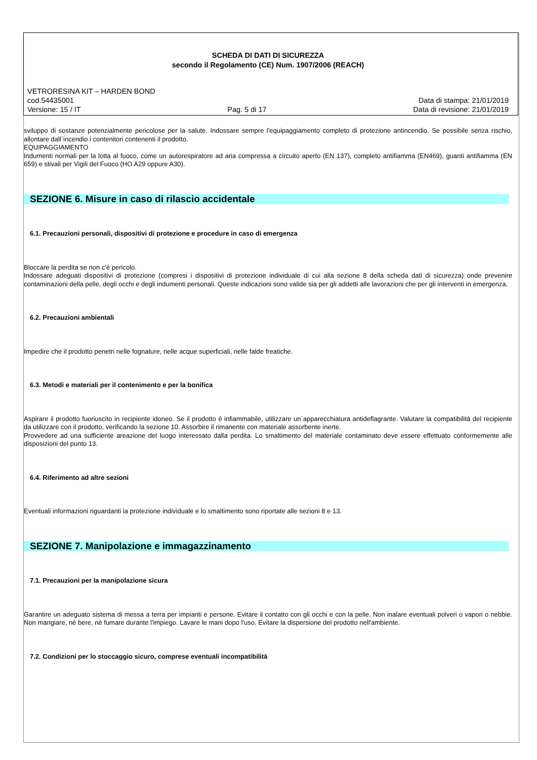SCHEDA DI DATI DI SICUREZZA
secondo il Regolamento (CE) Num. 1907/2006 (REACH)
VETRORESINA KIT – HARDEN BOND
cod.54435001 Data di stampa: 21/01/2019
Versione: 15 / IT Pag. 5 di 17 Data di revisione: 21/01/2019
sviluppo di sostanze potenzialmente pericolose per la salute. Indossare sempre l'equipaggiamento completo di protezione antincendio. Se possibile senza rischio, allontare dall`incendio i contenitori contenenti il prodotto.
EQUIPAGGIAMENTO
Indumenti normali per la lotta al fuoco, come un autorespiratore ad aria compressa a circuito aperto (EN 137), completo antifiamma (EN469), guanti antifiamma (EN 659) e stivali per Vigili del Fuoco (HO A29 oppure A30).
SEZIONE 6. Misure in caso di rilascio accidentale
6.1. Precauzioni personali, dispositivi di protezione e procedure in caso di emergenza
Bloccare la perdita se non c'è pericolo.
Indossare adeguati dispositivi di protezione (compresi i dispositivi di protezione individuale di cui alla sezione 8 della scheda dati di sicurezza) onde prevenire contaminazioni della pelle, degli occhi e degli indumenti personali. Queste indicazioni sono valide sia per gli addetti alle lavorazioni che per gli interventi in emergenza.
6.2. Precauzioni ambientali
Impedire che il prodotto penetri nelle fognature, nelle acque superficiali, nelle falde freatiche.
6.3. Metodi e materiali per il contenimento e per la bonifica
Aspirare il prodotto fuoriuscito in recipiente idoneo. Se il prodotto è infiammabile, utilizzare un`apparecchiatura antideflagrante. Valutare la compatibilità del recipiente da utilizzare con il prodotto, verificando la sezione 10. Assorbire il rimanente con materiale assorbente inerte.
Provvedere ad una sufficiente areazione del luogo interessato dalla perdita. Lo smaltimento del materiale contaminato deve essere effettuato conformemente alle disposizioni del punto 13.
6.4. Riferimento ad altre sezioni
Eventuali informazioni riguardanti la protezione individuale e lo smaltimento sono riportate alle sezioni 8 e 13.
SEZIONE 7. Manipolazione e immagazzinamento
7.1. Precauzioni per la manipolazione sicura
Garantire un adeguato sistema di messa a terra per impianti e persone. Evitare il contatto con gli occhi e con la pelle. Non inalare eventuali polveri o vapori o nebbie. Non mangiare, nè bere, nè fumare durante l'impiego. Lavare le mani dopo l'uso. Evitare la dispersione del prodotto nell'ambiente.
7.2. Condizioni per lo stoccaggio sicuro, comprese eventuali incompatibilità